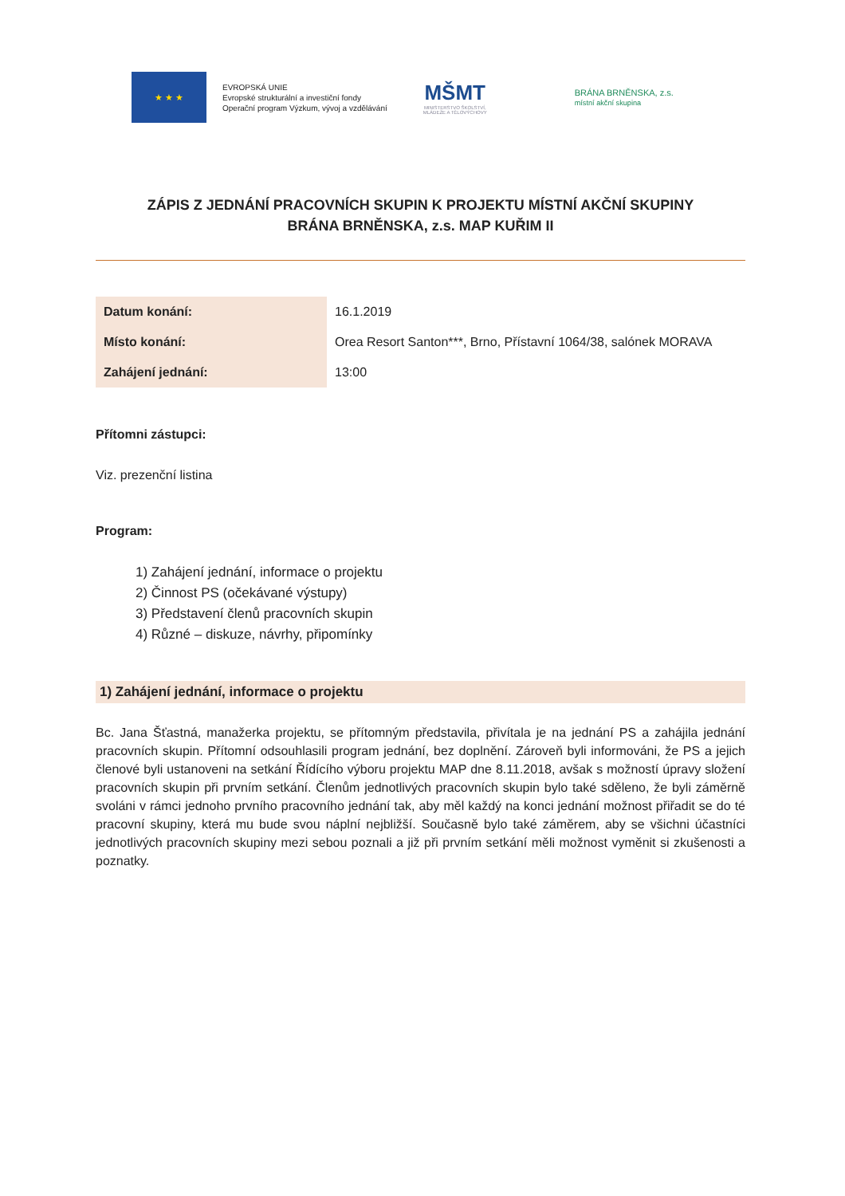★ ★ ★
EVROPSKÁ UNIE
Evropské strukturální a investiční fondy
Operační program Výzkum, vývoj a vzdělávání
MŠMT
MINISTERSTVO ŠKOLSTVÍ,
MLÁDEŽE A TĚLOVÝCHOVY
BRÁNA BRNĚNSKA, z.s.
místní akční skupina
ZÁPIS Z JEDNÁNÍ PRACOVNÍCH SKUPIN K PROJEKTU MÍSTNÍ AKČNÍ SKUPINY
BRÁNA BRNĚNSKA, z.s. MAP KUŘIM II
| Datum konání: | 16.1.2019 |
| Místo konání: | Orea Resort Santon***, Brno, Přístavní 1064/38, salónek MORAVA |
| Zahájení jednání: | 13:00 |
Přítomni zástupci:
Viz. prezenční listina
Program:
1) Zahájení jednání, informace o projektu
2) Činnost PS (očekávané výstupy)
3) Představení členů pracovních skupin
4) Různé – diskuze, návrhy, připomínky
1) Zahájení jednání, informace o projektu
Bc. Jana Šťastná, manažerka projektu, se přítomným představila, přivítala je na jednání PS a zahájila jednání pracovních skupin. Přítomní odsouhlasili program jednání, bez doplnění. Zároveň byli informováni, že PS a jejich členové byli ustanoveni na setkání Řídícího výboru projektu MAP dne 8.11.2018, avšak s možností úpravy složení pracovních skupin při prvním setkání. Členům jednotlivých pracovních skupin bylo také sděleno, že byli záměrně svoláni v rámci jednoho prvního pracovního jednání tak, aby měl každý na konci jednání možnost přiřadit se do té pracovní skupiny, která mu bude svou náplní nejbližší. Současně bylo také záměrem, aby se všichni účastníci jednotlivých pracovních skupiny mezi sebou poznali a již při prvním setkání měli možnost vyměnit si zkušenosti a poznatky.